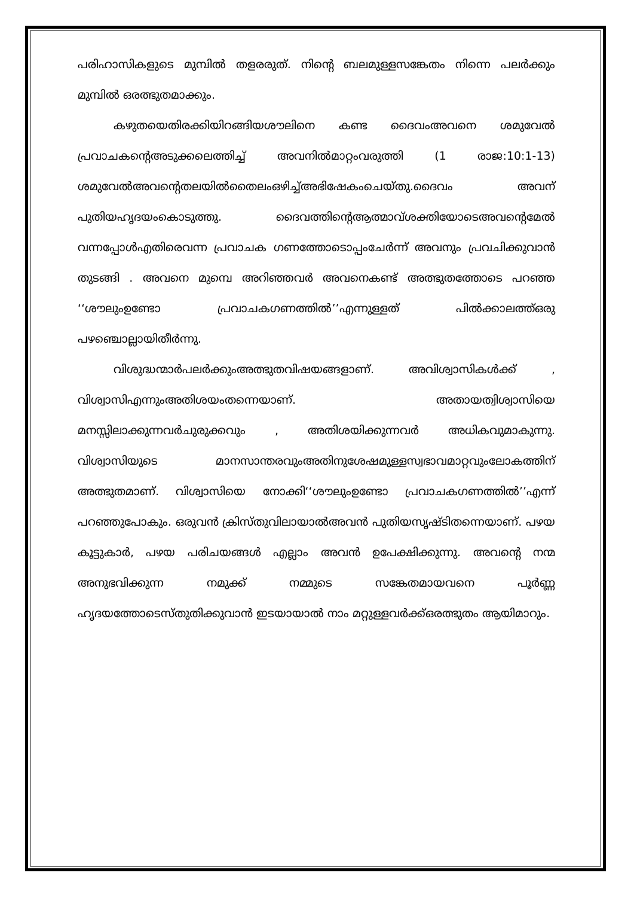പരിഹാസികളുടെ മുമ്പിൽ തളരരുത്. നിന്റെ ബലമുള്ളസങ്കേതം നിന്നെ പലർക്കും മുമ്പിൽ ഒരത്ഭുതമാക്കും.
കഴുതയെതിരക്കിയിറങ്ങിയശൗലിനെ കണ്ട ദൈവംഅവനെ ശമുവേൽ പ്രവാചകന്റെഅടുക്കലെത്തിച്ച് അവനിൽമാറ്റംവരുത്തി (1 രാജ:10:1-13) ശമുവേൽഅവന്റെതലയിൽതൈലംഒഴിച്ച്അഭിഷേകംചെയ്തു.ദൈവം അവന് പുതിയഹൃദയംകൊടുത്തു. ദൈവത്തിന്റെആത്മാവ്ശക്തിയോടെഅവന്റെമേൽ വന്നപ്പോൾഎതിരെവന്ന പ്രവാചക ഗണത്തോടൊപ്പംചേർന്ന് അവനും പ്രവചിക്കുവാൻ തുടങ്ങി . അവനെ മുമ്പെ അറിഞ്ഞവർ അവനെകണ്ട് അത്ഭുതത്തോടെ പറഞ്ഞ ‘‘ശൗലുംഉണ്ടോ പ്രവാചകഗണത്തിൽ’’എന്നുള്ളത് പിൽക്കാലത്ത്ഒരു പഴഞ്ചൊല്ലായിതീർന്നു.
വിശുദ്ധന്മാർപലർക്കുംഅത്ഭുതവിഷയങ്ങളാണ്. അവിശ്വാസികൾക്ക് , വിശ്വാസിഎന്നുംഅതിശയംതന്നെയാണ്. അതായത്വിശ്വാസിയെ മനസ്സിലാക്കുന്നവർചുരുക്കവും , അതിശയിക്കുന്നവർ അധികവുമാകുന്നു. വിശ്വാസിയുടെ മാനസാന്തരവുംഅതിനുശേഷമുള്ളസ്വഭാവമാറ്റവുംലോകത്തിന് അത്ഭുതമാണ്. വിശ്വാസിയെ നോക്കി‘‘ശൗലുംഉണ്ടോ പ്രവാചകഗണത്തിൽ’’എന്ന് പറഞ്ഞുപോകും. ഒരുവൻ ക്രിസ്തുവിലായാൽഅവൻ പുതിയസൃഷ്ടിതന്നെയാണ്. പഴയ കൂട്ടുകാർ, പഴയ പരിചയങ്ങൾ എല്ലാം അവൻ ഉപേക്ഷിക്കുന്നു. അവന്റെ നന്മ അനുഭവിക്കുന്ന നമുക്ക് നമ്മുടെ സങ്കേതമായവനെ പൂർണ്ണ ഹൃദയത്തോടെസ്തുതിക്കുവാൻ ഇടയായാൽ നാം മറ്റുള്ളവർക്ക്ഒരത്ഭുതം ആയിമാറും.